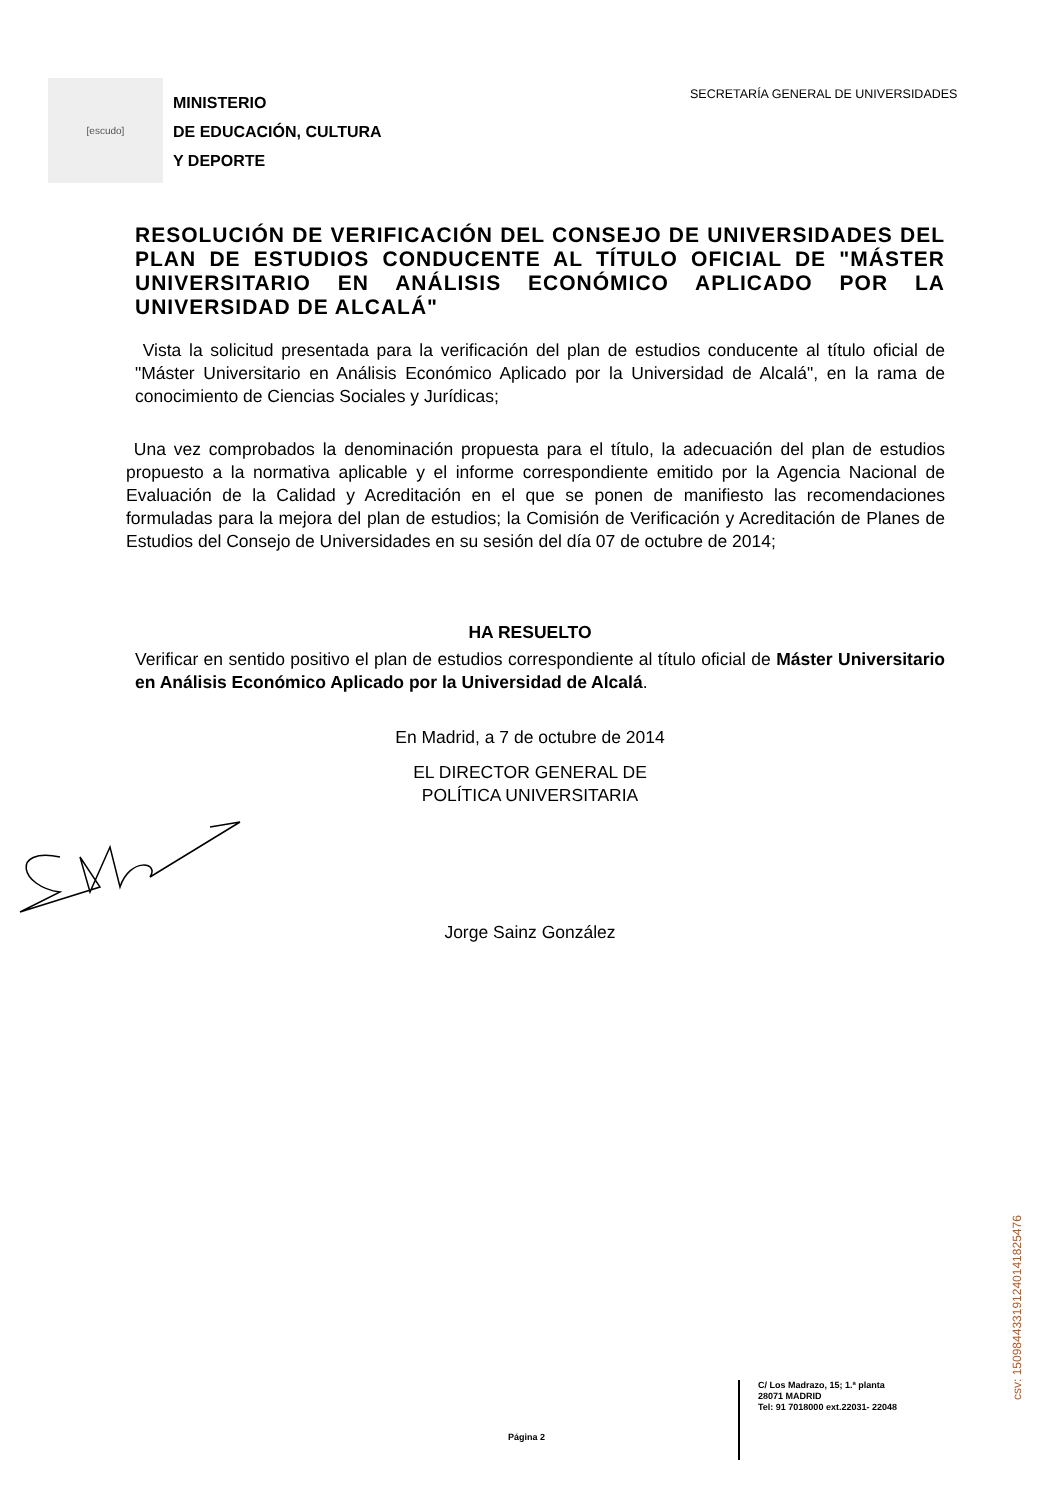[escudo]
MINISTERIO
DE EDUCACIÓN, CULTURA
Y DEPORTE
SECRETARÍA GENERAL DE UNIVERSIDADES
RESOLUCIÓN DE VERIFICACIÓN DEL CONSEJO DE UNIVERSIDADES DEL PLAN DE ESTUDIOS CONDUCENTE AL TÍTULO OFICIAL DE "MÁSTER UNIVERSITARIO EN ANÁLISIS ECONÓMICO APLICADO POR LA UNIVERSIDAD DE ALCALÁ"
Vista la solicitud presentada para la verificación del plan de estudios conducente al título oficial de "Máster Universitario en Análisis Económico Aplicado por la Universidad de Alcalá", en la rama de conocimiento de Ciencias Sociales y Jurídicas;
Una vez comprobados la denominación propuesta para el título, la adecuación del plan de estudios propuesto a la normativa aplicable y el informe correspondiente emitido por la Agencia Nacional de Evaluación de la Calidad y Acreditación en el que se ponen de manifiesto las recomendaciones formuladas para la mejora del plan de estudios; la Comisión de Verificación y Acreditación de Planes de Estudios del Consejo de Universidades en su sesión del día 07 de octubre de 2014;
HA RESUELTO
Verificar en sentido positivo el plan de estudios correspondiente al título oficial de Máster Universitario en Análisis Económico Aplicado por la Universidad de Alcalá.
En Madrid, a 7 de octubre de 2014
EL DIRECTOR GENERAL DE
POLÍTICA UNIVERSITARIA
Jorge Sainz González
Página 2
C/ Los Madrazo, 15; 1.ª planta
28071 MADRID
Tel: 91 7018000 ext.22031- 22048
csv: 150984433191240141825476